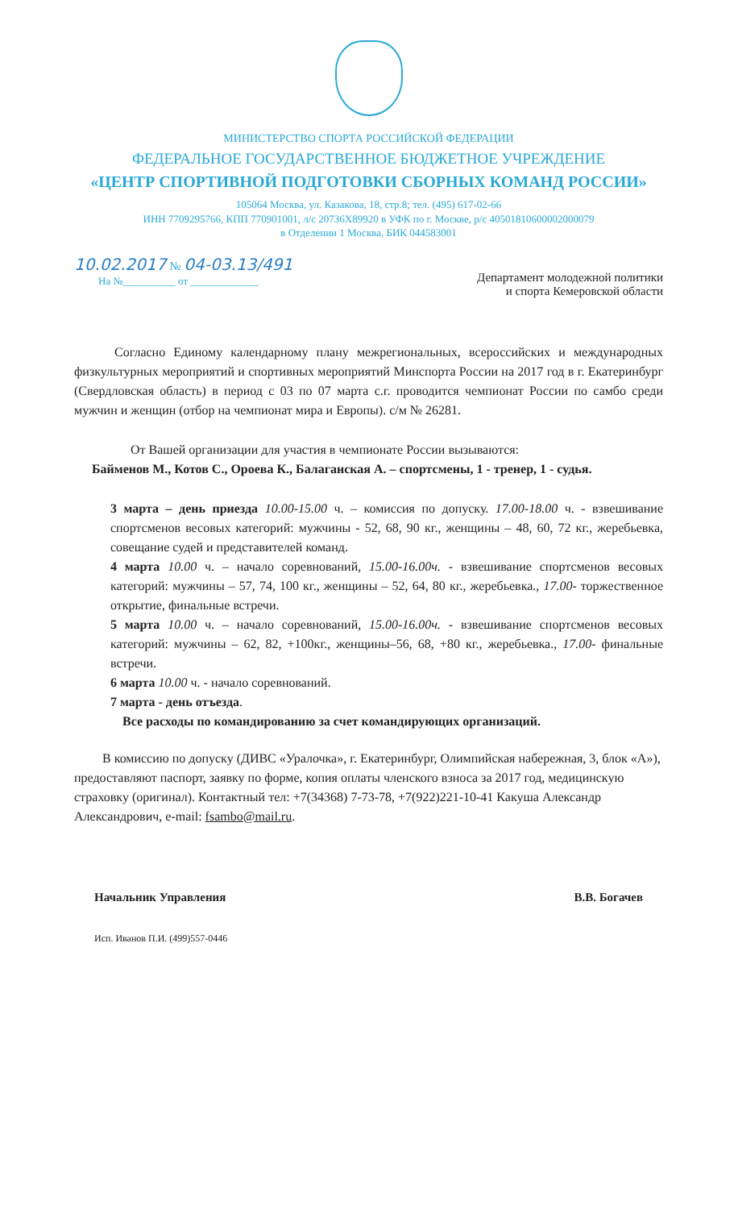МИНИСТЕРСТВО СПОРТА РОССИЙСКОЙ ФЕДЕРАЦИИ
ФЕДЕРАЛЬНОЕ ГОСУДАРСТВЕННОЕ БЮДЖЕТНОЕ УЧРЕЖДЕНИЕ
«ЦЕНТР СПОРТИВНОЙ ПОДГОТОВКИ СБОРНЫХ КОМАНД РОССИИ»
105064 Москва, ул. Казакова, 18, стр.8; тел. (495) 617-02-66
ИНН 7709295766, КПП 770901001, л/с 20736Х89920 в УФК по г. Москве, р/с 40501810600002000079
в Отделении 1 Москва, БИК 044583001
10.02.2017 № 04-03.13/491
На №__________ от _____________
Департамент молодежной политики
и спорта Кемеровской области
Согласно Единому календарному плану межрегиональных, всероссийских и международных физкультурных мероприятий и спортивных мероприятий Минспорта России на 2017 год в г. Екатеринбург (Свердловская область) в период с 03 по 07 марта с.г. проводится чемпионат России по самбо среди мужчин и женщин (отбор на чемпионат мира и Европы). с/м № 26281.
От Вашей организации для участия в чемпионате России вызываются:
Байменов М., Котов С., Ороева К., Балаганская А. – спортсмены, 1 - тренер, 1 - судья.
3 марта – день приезда 10.00-15.00 ч. – комиссия по допуску. 17.00-18.00 ч. - взвешивание спортсменов весовых категорий: мужчины - 52, 68, 90 кг., женщины – 48, 60, 72 кг., жеребьевка, совещание судей и представителей команд.
4 марта 10.00 ч. – начало соревнований, 15.00-16.00ч. - взвешивание спортсменов весовых категорий: мужчины – 57, 74, 100 кг., женщины – 52, 64, 80 кг., жеребьевка., 17.00- торжественное открытие, финальные встречи.
5 марта 10.00 ч. – начало соревнований, 15.00-16.00ч. - взвешивание спортсменов весовых категорий: мужчины – 62, 82, +100кг., женщины–56, 68, +80 кг., жеребьевка., 17.00- финальные встречи.
6 марта 10.00 ч. - начало соревнований.
7 марта - день отъезда.
Все расходы по командированию за счет командирующих организаций.
В комиссию по допуску (ДИВС «Уралочка», г. Екатеринбург, Олимпийская набережная, 3, блок «А»), предоставляют паспорт, заявку по форме, копия оплаты членского взноса за 2017 год, медицинскую страховку (оригинал). Контактный тел: +7(34368) 7-73-78, +7(922)221-10-41 Какуша Александр Александрович, e-mail: fsambo@mail.ru.
Начальник Управления В.В. Богачев
Исп. Иванов П.И. (499)557-0446